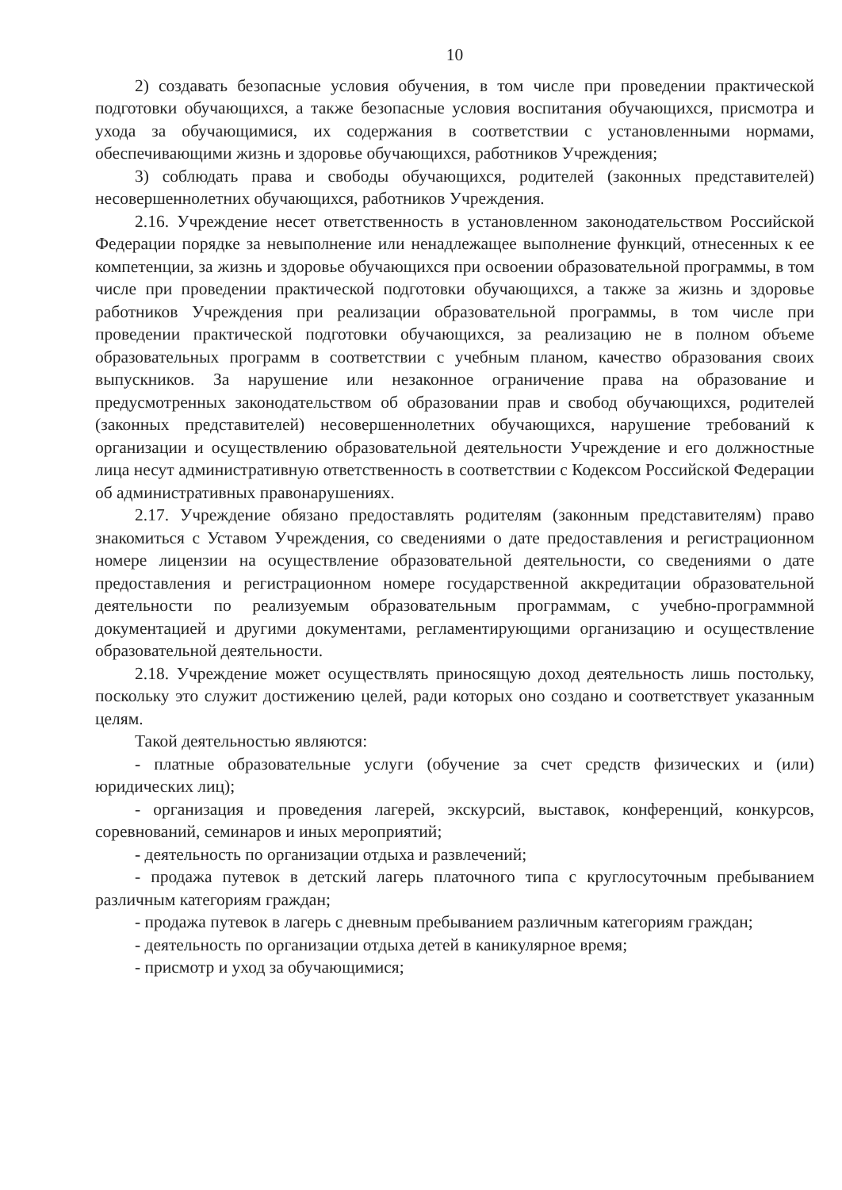10
2) создавать безопасные условия обучения, в том числе при проведении практической подготовки обучающихся, а также безопасные условия воспитания обучающихся, присмотра и ухода за обучающимися, их содержания в соответствии с установленными нормами, обеспечивающими жизнь и здоровье обучающихся, работников Учреждения;
3) соблюдать права и свободы обучающихся, родителей (законных представителей) несовершеннолетних обучающихся, работников Учреждения.
2.16. Учреждение несет ответственность в установленном законодательством Российской Федерации порядке за невыполнение или ненадлежащее выполнение функций, отнесенных к ее компетенции, за жизнь и здоровье обучающихся при освоении образовательной программы, в том числе при проведении практической подготовки обучающихся, а также за жизнь и здоровье работников Учреждения при реализации образовательной программы, в том числе при проведении практической подготовки обучающихся, за реализацию не в полном объеме образовательных программ в соответствии с учебным планом, качество образования своих выпускников. За нарушение или незаконное ограничение права на образование и предусмотренных законодательством об образовании прав и свобод обучающихся, родителей (законных представителей) несовершеннолетних обучающихся, нарушение требований к организации и осуществлению образовательной деятельности Учреждение и его должностные лица несут административную ответственность в соответствии с Кодексом Российской Федерации об административных правонарушениях.
2.17. Учреждение обязано предоставлять родителям (законным представителям) право знакомиться с Уставом Учреждения, со сведениями о дате предоставления и регистрационном номере лицензии на осуществление образовательной деятельности, со сведениями о дате предоставления и регистрационном номере государственной аккредитации образовательной деятельности по реализуемым образовательным программам, с учебно-программной документацией и другими документами, регламентирующими организацию и осуществление образовательной деятельности.
2.18. Учреждение может осуществлять приносящую доход деятельность лишь постольку, поскольку это служит достижению целей, ради которых оно создано и соответствует указанным целям.
Такой деятельностью являются:
- платные образовательные услуги (обучение за счет средств физических и (или) юридических лиц);
- организация и проведения лагерей, экскурсий, выставок, конференций, конкурсов, соревнований, семинаров и иных мероприятий;
- деятельность по организации отдыха и развлечений;
- продажа путевок в детский лагерь платочного типа с круглосуточным пребыванием различным категориям граждан;
- продажа путевок в лагерь с дневным пребыванием различным категориям граждан;
- деятельность по организации отдыха детей в каникулярное время;
- присмотр и уход за обучающимися;